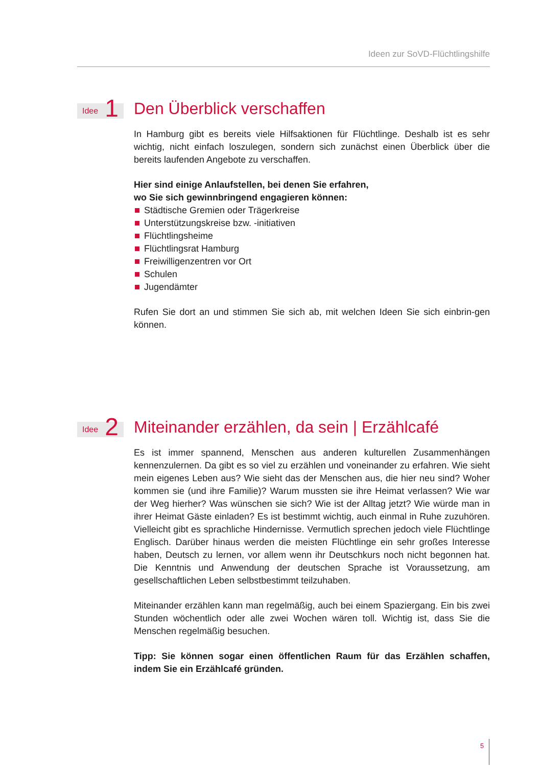Ideen zur SoVD-Flüchtlingshilfe
Idee 1
Den Überblick verschaffen
In Hamburg gibt es bereits viele Hilfsaktionen für Flüchtlinge. Deshalb ist es sehr wichtig, nicht einfach loszulegen, sondern sich zunächst einen Überblick über die bereits laufenden Angebote zu verschaffen.
Hier sind einige Anlaufstellen, bei denen Sie erfahren,
wo Sie sich gewinnbringend engagieren können:
Städtische Gremien oder Trägerkreise
Unterstützungskreise bzw. -initiativen
Flüchtlingsheime
Flüchtlingsrat Hamburg
Freiwilligenzentren vor Ort
Schulen
Jugendämter
Rufen Sie dort an und stimmen Sie sich ab, mit welchen Ideen Sie sich einbrin-gen können.
Idee 2
Miteinander erzählen, da sein | Erzählcafé
Es ist immer spannend, Menschen aus anderen kulturellen Zusammenhängen kennenzulernen. Da gibt es so viel zu erzählen und voneinander zu erfahren. Wie sieht mein eigenes Leben aus? Wie sieht das der Menschen aus, die hier neu sind? Woher kommen sie (und ihre Familie)? Warum mussten sie ihre Heimat verlassen? Wie war der Weg hierher? Was wünschen sie sich? Wie ist der Alltag jetzt? Wie würde man in ihrer Heimat Gäste einladen? Es ist bestimmt wichtig, auch einmal in Ruhe zuzuhören. Vielleicht gibt es sprachliche Hindernisse. Vermutlich sprechen jedoch viele Flüchtlinge Englisch. Darüber hinaus werden die meisten Flüchtlinge ein sehr großes Interesse haben, Deutsch zu lernen, vor allem wenn ihr Deutschkurs noch nicht begonnen hat. Die Kenntnis und Anwendung der deutschen Sprache ist Voraussetzung, am gesellschaftlichen Leben selbstbestimmt teilzuhaben.
Miteinander erzählen kann man regelmäßig, auch bei einem Spaziergang. Ein bis zwei Stunden wöchentlich oder alle zwei Wochen wären toll. Wichtig ist, dass Sie die Menschen regelmäßig besuchen.
Tipp: Sie können sogar einen öffentlichen Raum für das Erzählen schaffen, indem Sie ein Erzählcafé gründen.
5